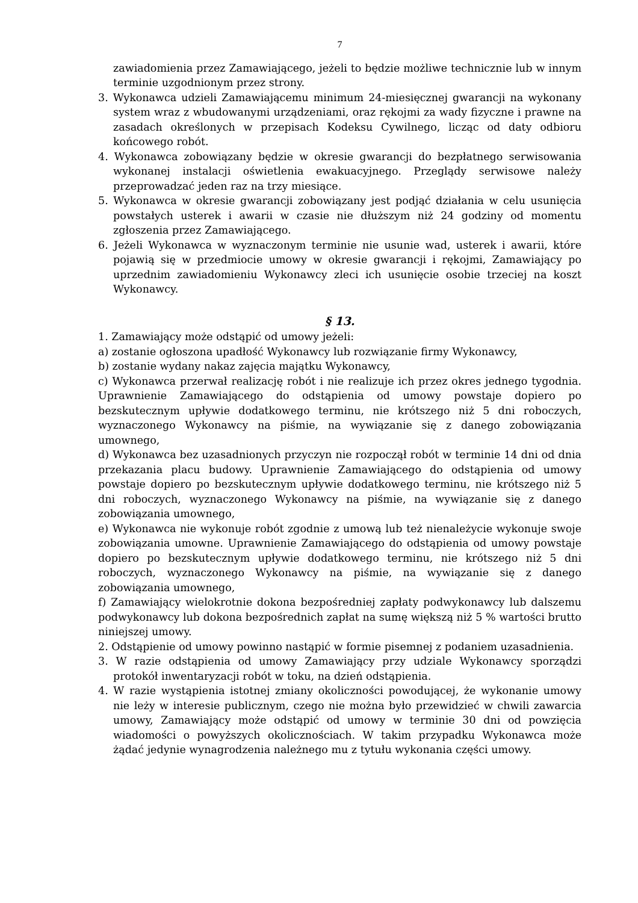7
zawiadomienia przez Zamawiającego, jeżeli to będzie możliwe technicznie lub w innym terminie uzgodnionym przez strony.
3. Wykonawca udzieli Zamawiającemu minimum 24-miesięcznej gwarancji na wykonany system wraz z wbudowanymi urządzeniami, oraz rękojmi za wady fizyczne i prawne na zasadach określonych w przepisach Kodeksu Cywilnego, licząc od daty odbioru końcowego robót.
4. Wykonawca zobowiązany będzie w okresie gwarancji do bezpłatnego serwisowania wykonanej instalacji oświetlenia ewakuacyjnego. Przeglądy serwisowe należy przeprowadzać jeden raz na trzy miesiące.
5. Wykonawca w okresie gwarancji zobowiązany jest podjąć działania w celu usunięcia powstałych usterek i awarii w czasie nie dłuższym niż 24 godziny od momentu zgłoszenia przez Zamawiającego.
6. Jeżeli Wykonawca w wyznaczonym terminie nie usunie wad, usterek i awarii, które pojawią się w przedmiocie umowy w okresie gwarancji i rękojmi, Zamawiający po uprzednim zawiadomieniu Wykonawcy zleci ich usunięcie osobie trzeciej na koszt Wykonawcy.
§ 13.
1. Zamawiający może odstąpić od umowy jeżeli:
a) zostanie ogłoszona upadłość Wykonawcy lub rozwiązanie firmy Wykonawcy,
b) zostanie wydany nakaz zajęcia majątku Wykonawcy,
c) Wykonawca przerwał realizację robót i nie realizuje ich przez okres jednego tygodnia. Uprawnienie Zamawiającego do odstąpienia od umowy powstaje dopiero po bezskutecznym upływie dodatkowego terminu, nie krótszego niż 5 dni roboczych, wyznaczonego Wykonawcy na piśmie, na wywiązanie się z danego zobowiązania umownego,
d) Wykonawca bez uzasadnionych przyczyn nie rozpoczął robót w terminie 14 dni od dnia przekazania placu budowy. Uprawnienie Zamawiającego do odstąpienia od umowy powstaje dopiero po bezskutecznym upływie dodatkowego terminu, nie krótszego niż 5 dni roboczych, wyznaczonego Wykonawcy na piśmie, na wywiązanie się z danego zobowiązania umownego,
e) Wykonawca nie wykonuje robót zgodnie z umową lub też nienależycie wykonuje swoje zobowiązania umowne. Uprawnienie Zamawiającego do odstąpienia od umowy powstaje dopiero po bezskutecznym upływie dodatkowego terminu, nie krótszego niż 5 dni roboczych, wyznaczonego Wykonawcy na piśmie, na wywiązanie się z danego zobowiązania umownego,
f) Zamawiający wielokrotnie dokona bezpośredniej zapłaty podwykonawcy lub dalszemu podwykonawcy lub dokona bezpośrednich zapłat na sumę większą niż 5 % wartości brutto niniejszej umowy.
2. Odstąpienie od umowy powinno nastąpić w formie pisemnej z podaniem uzasadnienia.
3. W razie odstąpienia od umowy Zamawiający przy udziale Wykonawcy sporządzi protokół inwentaryzacji robót w toku, na dzień odstąpienia.
4. W razie wystąpienia istotnej zmiany okoliczności powodującej, że wykonanie umowy nie leży w interesie publicznym, czego nie można było przewidzieć w chwili zawarcia umowy, Zamawiający może odstąpić od umowy w terminie 30 dni od powzięcia wiadomości o powyższych okolicznościach. W takim przypadku Wykonawca może żądać jedynie wynagrodzenia należnego mu z tytułu wykonania części umowy.